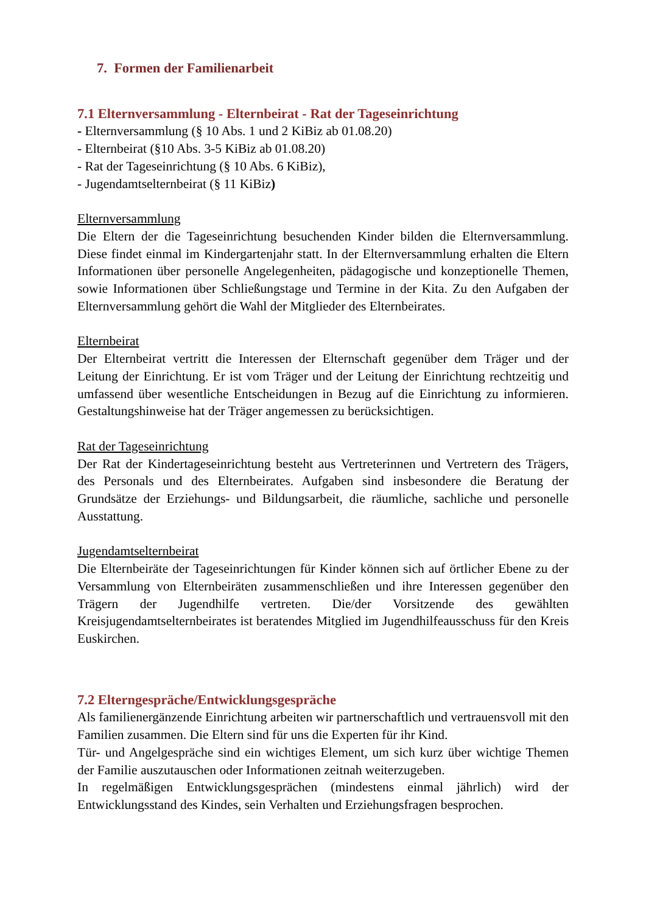7. Formen der Familienarbeit
7.1 Elternversammlung - Elternbeirat - Rat der Tageseinrichtung
- Elternversammlung (§ 10 Abs. 1 und 2 KiBiz ab 01.08.20)
- Elternbeirat (§10 Abs. 3-5 KiBiz ab 01.08.20)
- Rat der Tageseinrichtung (§ 10 Abs. 6 KiBiz),
- Jugendamtselternbeirat (§ 11 KiBiz)
Elternversammlung
Die Eltern der die Tageseinrichtung besuchenden Kinder bilden die Elternversammlung. Diese findet einmal im Kindergartenjahr statt. In der Elternversammlung erhalten die Eltern Informationen über personelle Angelegenheiten, pädagogische und konzeptionelle Themen, sowie Informationen über Schließungstage und Termine in der Kita. Zu den Aufgaben der Elternversammlung gehört die Wahl der Mitglieder des Elternbeirates.
Elternbeirat
Der Elternbeirat vertritt die Interessen der Elternschaft gegenüber dem Träger und der Leitung der Einrichtung. Er ist vom Träger und der Leitung der Einrichtung rechtzeitig und umfassend über wesentliche Entscheidungen in Bezug auf die Einrichtung zu informieren. Gestaltungshinweise hat der Träger angemessen zu berücksichtigen.
Rat der Tageseinrichtung
Der Rat der Kindertageseinrichtung besteht aus Vertreterinnen und Vertretern des Trägers, des Personals und des Elternbeirates. Aufgaben sind insbesondere die Beratung der Grundsätze der Erziehungs- und Bildungsarbeit, die räumliche, sachliche und personelle Ausstattung.
Jugendamtselternbeirat
Die Elternbeiräte der Tageseinrichtungen für Kinder können sich auf örtlicher Ebene zu der Versammlung von Elternbeiräten zusammenschließen und ihre Interessen gegenüber den Trägern der Jugendhilfe vertreten. Die/der Vorsitzende des gewählten Kreisjugendamtselternbeirates ist beratendes Mitglied im Jugendhilfeausschuss für den Kreis Euskirchen.
7.2 Elterngespräche/Entwicklungsgespräche
Als familienergänzende Einrichtung arbeiten wir partnerschaftlich und vertrauensvoll mit den Familien zusammen. Die Eltern sind für uns die Experten für ihr Kind.
Tür- und Angelgespräche sind ein wichtiges Element, um sich kurz über wichtige Themen der Familie auszutauschen oder Informationen zeitnah weiterzugeben.
In regelmäßigen Entwicklungsgesprächen (mindestens einmal jährlich) wird der Entwicklungsstand des Kindes, sein Verhalten und Erziehungsfragen besprochen.